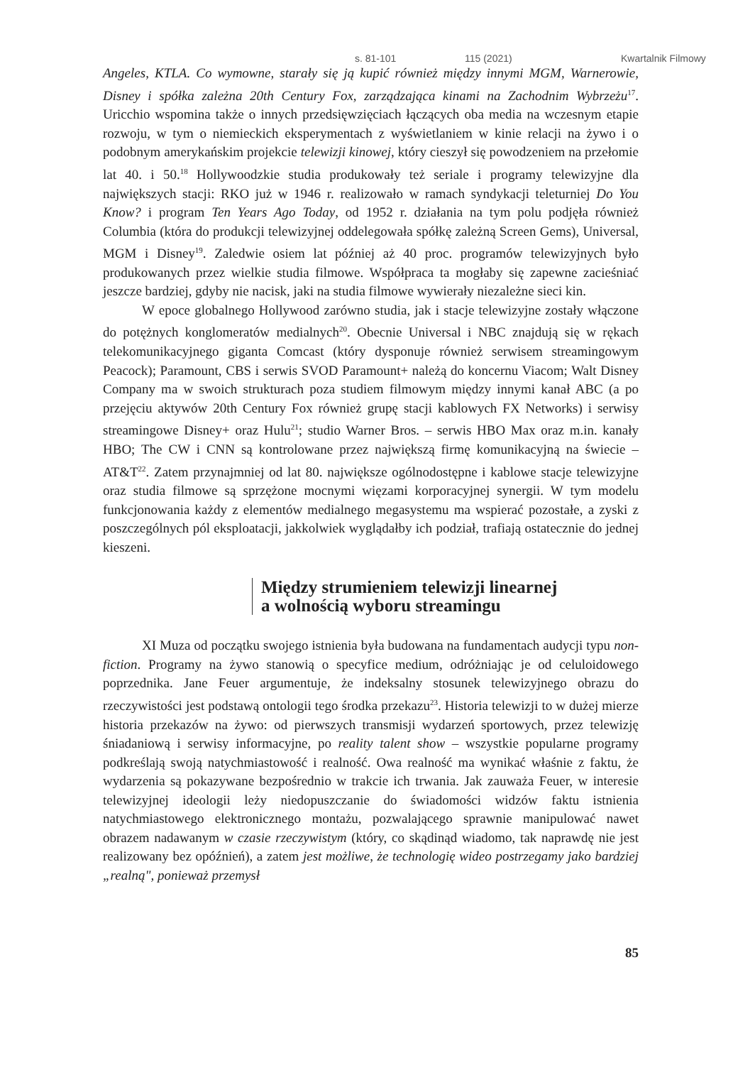s. 81-101 115 (2021) Kwartalnik Filmowy
Angeles, KTLA. Co wymowne, starały się ją kupić również między innymi MGM, Warnerowie, Disney i spółka zależna 20th Century Fox, zarządzająca kinami na Zachodnim Wybrzeżu<sup>17</sup>. Uricchio wspomina także o innych przedsięwzięciach łączących oba media na wczesnym etapie rozwoju, w tym o niemieckich eksperymentach z wyświetlaniem w kinie relacji na żywo i o podobnym amerykańskim projekcie telewizji kinowej, który cieszył się powodzeniem na przełomie lat 40. i 50.<sup>18</sup> Hollywoodzkie studia produkowały też seriale i programy telewizyjne dla największych stacji: RKO już w 1946 r. realizowało w ramach syndykacji teleturniej Do You Know? i program Ten Years Ago Today, od 1952 r. działania na tym polu podjęła również Columbia (która do produkcji telewizyjnej oddelegowała spółkę zależną Screen Gems), Universal, MGM i Disney<sup>19</sup>. Zaledwie osiem lat później aż 40 proc. programów telewizyjnych było produkowanych przez wielkie studia filmowe. Współpraca ta mogłaby się zapewne zacieśniać jeszcze bardziej, gdyby nie nacisk, jaki na studia filmowe wywierały niezależne sieci kin.
W epoce globalnego Hollywood zarówno studia, jak i stacje telewizyjne zostały włączone do potężnych konglomeratów medialnych<sup>20</sup>. Obecnie Universal i NBC znajdują się w rękach telekomunikacyjnego giganta Comcast (który dysponuje również serwisem streamingowym Peacock); Paramount, CBS i serwis SVOD Paramount+ należą do koncernu Viacom; Walt Disney Company ma w swoich strukturach poza studiem filmowym między innymi kanał ABC (a po przejęciu aktywów 20th Century Fox również grupę stacji kablowych FX Networks) i serwisy streamingowe Disney+ oraz Hulu<sup>21</sup>; studio Warner Bros. – serwis HBO Max oraz m.in. kanały HBO; The CW i CNN są kontrolowane przez największą firmę komunikacyjną na świecie – AT&T<sup>22</sup>. Zatem przynajmniej od lat 80. największe ogólnodostępne i kablowe stacje telewizyjne oraz studia filmowe są sprzężone mocnymi więzami korporacyjnej synergii. W tym modelu funkcjonowania każdy z elementów medialnego megasystemu ma wspierać pozostałe, a zyski z poszczególnych pól eksploatacji, jakkolwiek wyglądałby ich podział, trafiają ostatecznie do jednej kieszeni.
Między strumieniem telewizji linearnej
a wolnością wyboru streamingu
XI Muza od początku swojego istnienia była budowana na fundamentach audycji typu non-fiction. Programy na żywo stanowią o specyfice medium, odróżniając je od celuloidowego poprzednika. Jane Feuer argumentuje, że indeksalny stosunek telewizyjnego obrazu do rzeczywistości jest podstawą ontologii tego środka przekazu<sup>23</sup>. Historia telewizji to w dużej mierze historia przekazów na żywo: od pierwszych transmisji wydarzeń sportowych, przez telewizję śniadaniową i serwisy informacyjne, po reality talent show – wszystkie popularne programy podkreślają swoją natychmiastowość i realność. Owa realność ma wynikać właśnie z faktu, że wydarzenia są pokazywane bezpośrednio w trakcie ich trwania. Jak zauważa Feuer, w interesie telewizyjnej ideologii leży niedopuszczanie do świadomości widzów faktu istnienia natychmiastowego elektronicznego montażu, pozwalającego sprawnie manipulować nawet obrazem nadawanym w czasie rzeczywistym (który, co skądinąd wiadomo, tak naprawdę nie jest realizowany bez opóźnień), a zatem jest możliwe, że technologię wideo postrzegamy jako bardziej „realną", ponieważ przemysł
85